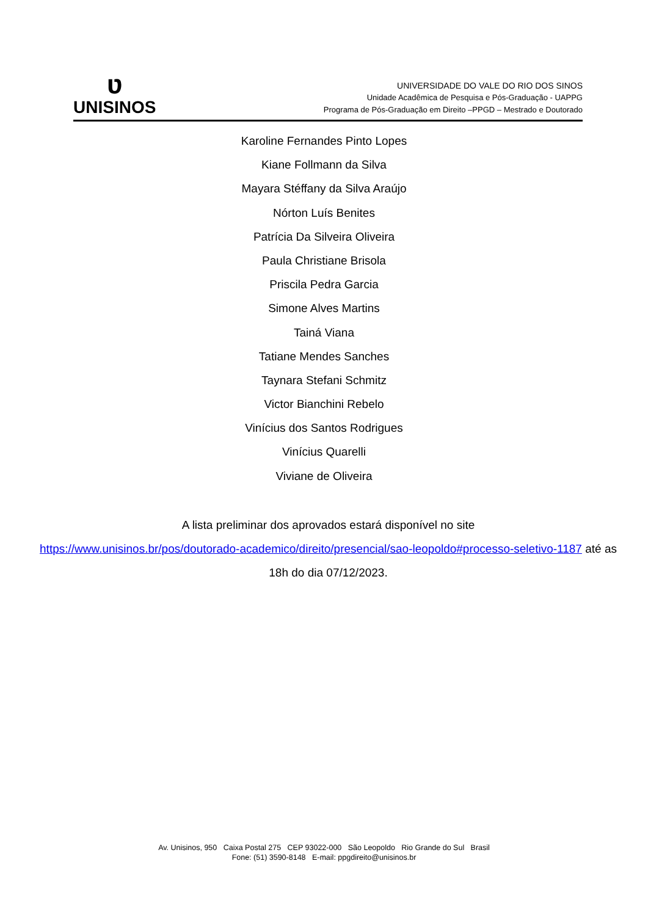ʋ
UNISINOS
UNIVERSIDADE DO VALE DO RIO DOS SINOS
Unidade Acadêmica de Pesquisa e Pós-Graduação - UAPPG
Programa de Pós-Graduação em Direito –PPGD – Mestrado e Doutorado
Karoline Fernandes Pinto Lopes
Kiane Follmann da Silva
Mayara Stéffany da Silva Araújo
Nórton Luís Benites
Patrícia Da Silveira Oliveira
Paula Christiane Brisola
Priscila Pedra Garcia
Simone Alves Martins
Tainá Viana
Tatiane Mendes Sanches
Taynara Stefani Schmitz
Victor Bianchini Rebelo
Vinícius dos Santos Rodrigues
Vinícius Quarelli
Viviane de Oliveira
A lista preliminar dos aprovados estará disponível no site
https://www.unisinos.br/pos/doutorado-academico/direito/presencial/sao-leopoldo#processo-seletivo-1187 até as 18h do dia 07/12/2023.
Av. Unisinos, 950 Caixa Postal 275 CEP 93022-000 São Leopoldo Rio Grande do Sul Brasil
Fone: (51) 3590-8148 E-mail: ppgdireito@unisinos.br